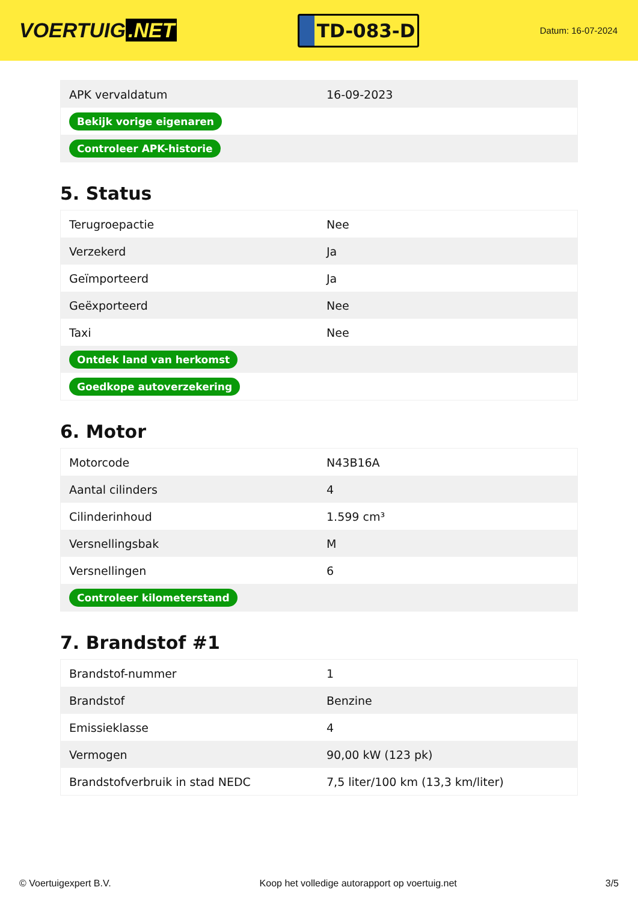VOERTUIG.NET
TD-083-D
Datum: 16-07-2024
| APK vervaldatum | 16-09-2023 |
| Bekijk vorige eigenaren | |
| Controleer APK-historie | |
5. Status
| Terugroepactie | Nee |
| Verzekerd | Ja |
| Geïmporteerd | Ja |
| Geëxporteerd | Nee |
| Taxi | Nee |
| Ontdek land van herkomst | |
| Goedkope autoverzekering | |
6. Motor
| Motorcode | N43B16A |
| Aantal cilinders | 4 |
| Cilinderinhoud | 1.599 cm³ |
| Versnellingsbak | M |
| Versnellingen | 6 |
| Controleer kilometerstand | |
7. Brandstof #1
| Brandstof-nummer | 1 |
| Brandstof | Benzine |
| Emissieklasse | 4 |
| Vermogen | 90,00 kW (123 pk) |
| Brandstofverbruik in stad NEDC | 7,5 liter/100 km (13,3 km/liter) |
© Voertuigexpert B.V. Koop het volledige autorapport op voertuig.net 3/5